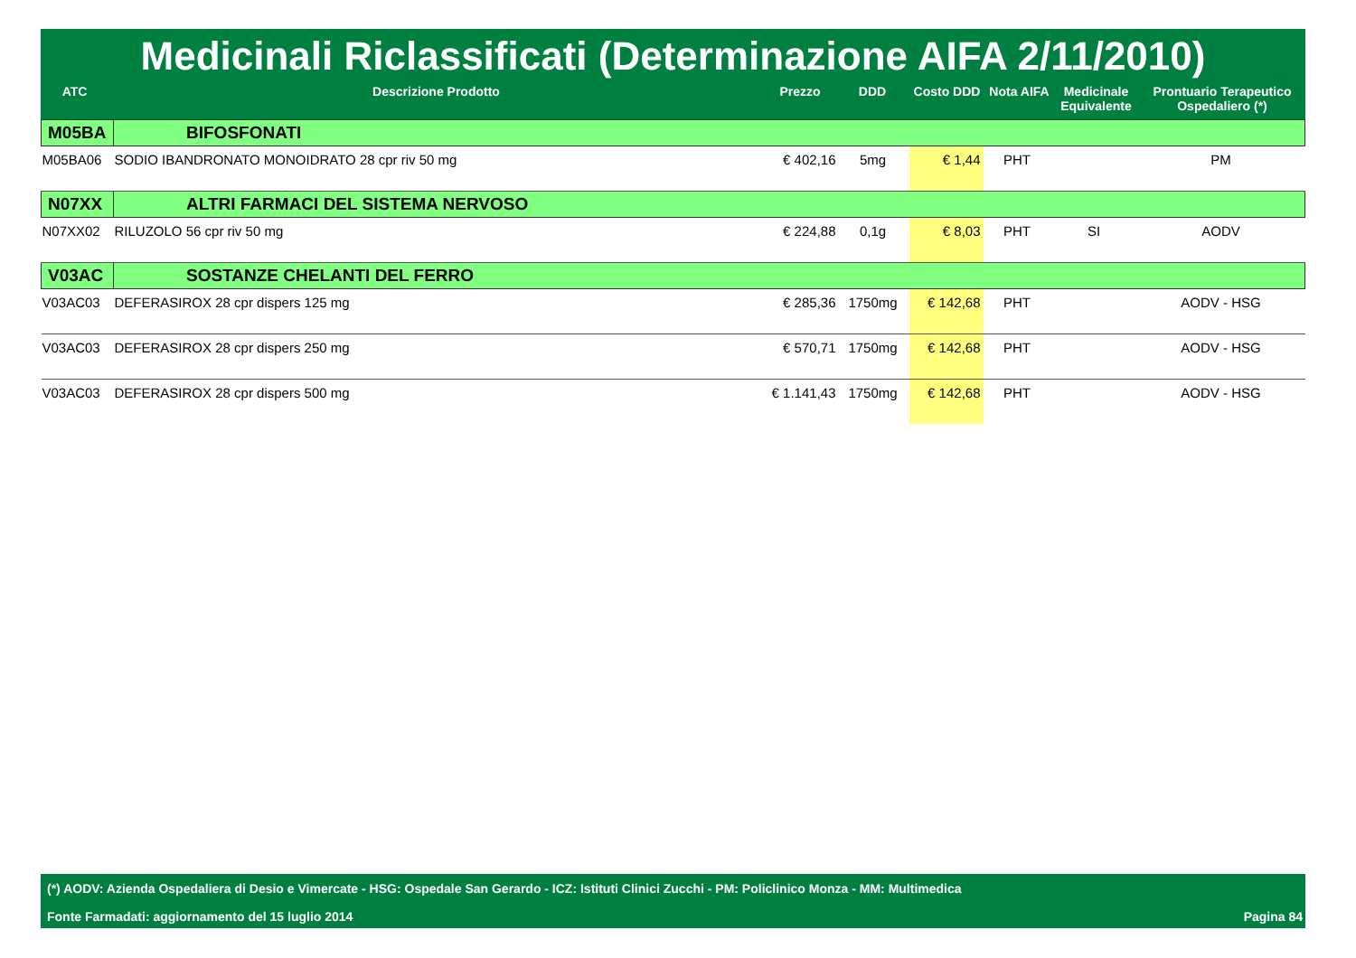Medicinali Riclassificati (Determinazione AIFA 2/11/2010)
| ATC | Descrizione Prodotto | Prezzo | DDD | Costo DDD | Nota AIFA | Medicinale Equivalente | Prontuario Terapeutico Ospedaliero (*) |
| --- | --- | --- | --- | --- | --- | --- | --- |
| M05BA | BIFOSFONATI | | | | | | |
| M05BA06 | SODIO IBANDRONATO MONOIDRATO 28 cpr riv 50 mg | € 402,16 | 5mg | € 1,44 | PHT | | PM |
| N07XX | ALTRI FARMACI DEL SISTEMA NERVOSO | | | | | | |
| N07XX02 | RILUZOLO 56 cpr riv 50 mg | € 224,88 | 0,1g | € 8,03 | PHT | SI | AODV |
| V03AC | SOSTANZE CHELANTI DEL FERRO | | | | | | |
| V03AC03 | DEFERASIROX 28 cpr dispers 125 mg | € 285,36 | 1750mg | € 142,68 | PHT | | AODV - HSG |
| V03AC03 | DEFERASIROX 28 cpr dispers 250 mg | € 570,71 | 1750mg | € 142,68 | PHT | | AODV - HSG |
| V03AC03 | DEFERASIROX 28 cpr dispers 500 mg | € 1.141,43 | 1750mg | € 142,68 | PHT | | AODV - HSG |
(*) AODV: Azienda Ospedaliera di Desio e Vimercate - HSG: Ospedale San Gerardo - ICZ: Istituti Clinici Zucchi - PM: Policlinico Monza - MM: Multimedica
Fonte Farmadati: aggiornamento del 15 luglio 2014 Pagina 84